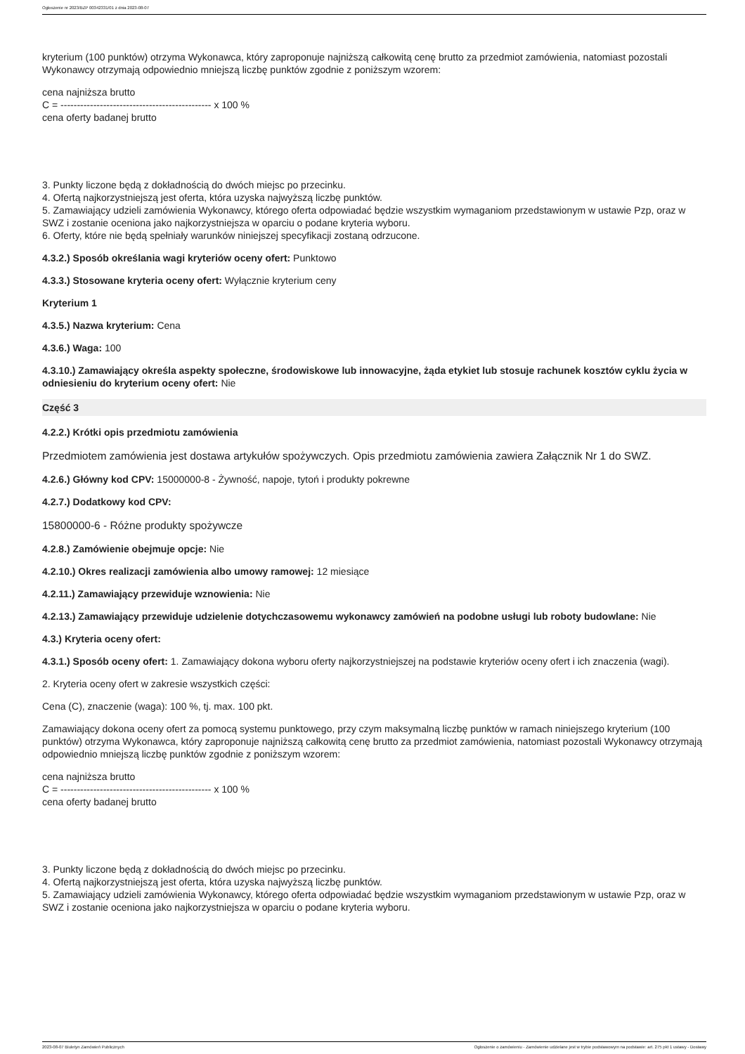Ogłoszenie nr 2023/BZP 00342331/01 z dnia 2023-08-07
kryterium (100 punktów) otrzyma Wykonawca, który zaproponuje najniższą całkowitą cenę brutto za przedmiot zamówienia, natomiast pozostali Wykonawcy otrzymają odpowiednio mniejszą liczbę punktów zgodnie z poniższym wzorem:
cena najniższa brutto
C = ---------------------------------------------- x 100 %
cena oferty badanej brutto
3. Punkty liczone będą z dokładnością do dwóch miejsc po przecinku.
4. Ofertą najkorzystniejszą jest oferta, która uzyska najwyższą liczbę punktów.
5. Zamawiający udzieli zamówienia Wykonawcy, którego oferta odpowiadać będzie wszystkim wymaganiom przedstawionym w ustawie Pzp, oraz w SWZ i zostanie oceniona jako najkorzystniejsza w oparciu o podane kryteria wyboru.
6. Oferty, które nie będą spełniały warunków niniejszej specyfikacji zostaną odrzucone.
4.3.2.) Sposób określania wagi kryteriów oceny ofert: Punktowo
4.3.3.) Stosowane kryteria oceny ofert: Wyłącznie kryterium ceny
Kryterium 1
4.3.5.) Nazwa kryterium: Cena
4.3.6.) Waga: 100
4.3.10.) Zamawiający określa aspekty społeczne, środowiskowe lub innowacyjne, żąda etykiet lub stosuje rachunek kosztów cyklu życia w odniesieniu do kryterium oceny ofert: Nie
Część 3
4.2.2.) Krótki opis przedmiotu zamówienia
Przedmiotem zamówienia jest dostawa artykułów spożywczych. Opis przedmiotu zamówienia zawiera Załącznik Nr 1 do SWZ.
4.2.6.) Główny kod CPV: 15000000-8 - Żywność, napoje, tytoń i produkty pokrewne
4.2.7.) Dodatkowy kod CPV:
15800000-6 - Różne produkty spożywcze
4.2.8.) Zamówienie obejmuje opcje: Nie
4.2.10.) Okres realizacji zamówienia albo umowy ramowej: 12 miesiące
4.2.11.) Zamawiający przewiduje wznowienia: Nie
4.2.13.) Zamawiający przewiduje udzielenie dotychczasowemu wykonawcy zamówień na podobne usługi lub roboty budowlane: Nie
4.3.) Kryteria oceny ofert:
4.3.1.) Sposób oceny ofert: 1. Zamawiający dokona wyboru oferty najkorzystniejszej na podstawie kryteriów oceny ofert i ich znaczenia (wagi).
2. Kryteria oceny ofert w zakresie wszystkich części:
Cena (C), znaczenie (waga): 100 %, tj. max. 100 pkt.
Zamawiający dokona oceny ofert za pomocą systemu punktowego, przy czym maksymalną liczbę punktów w ramach niniejszego kryterium (100 punktów) otrzyma Wykonawca, który zaproponuje najniższą całkowitą cenę brutto za przedmiot zamówienia, natomiast pozostali Wykonawcy otrzymają odpowiednio mniejszą liczbę punktów zgodnie z poniższym wzorem:
cena najniższa brutto
C = ---------------------------------------------- x 100 %
cena oferty badanej brutto
3. Punkty liczone będą z dokładnością do dwóch miejsc po przecinku.
4. Ofertą najkorzystniejszą jest oferta, która uzyska najwyższą liczbę punktów.
5. Zamawiający udzieli zamówienia Wykonawcy, którego oferta odpowiadać będzie wszystkim wymaganiom przedstawionym w ustawie Pzp, oraz w SWZ i zostanie oceniona jako najkorzystniejsza w oparciu o podane kryteria wyboru.
2023-08-07 Biuletyn Zamówień Publicznych Ogłoszenie o zamówieniu - Zamówienie udzielane jest w trybie podstawowym na podstawie: art. 275 pkt 1 ustawy - Dostawy